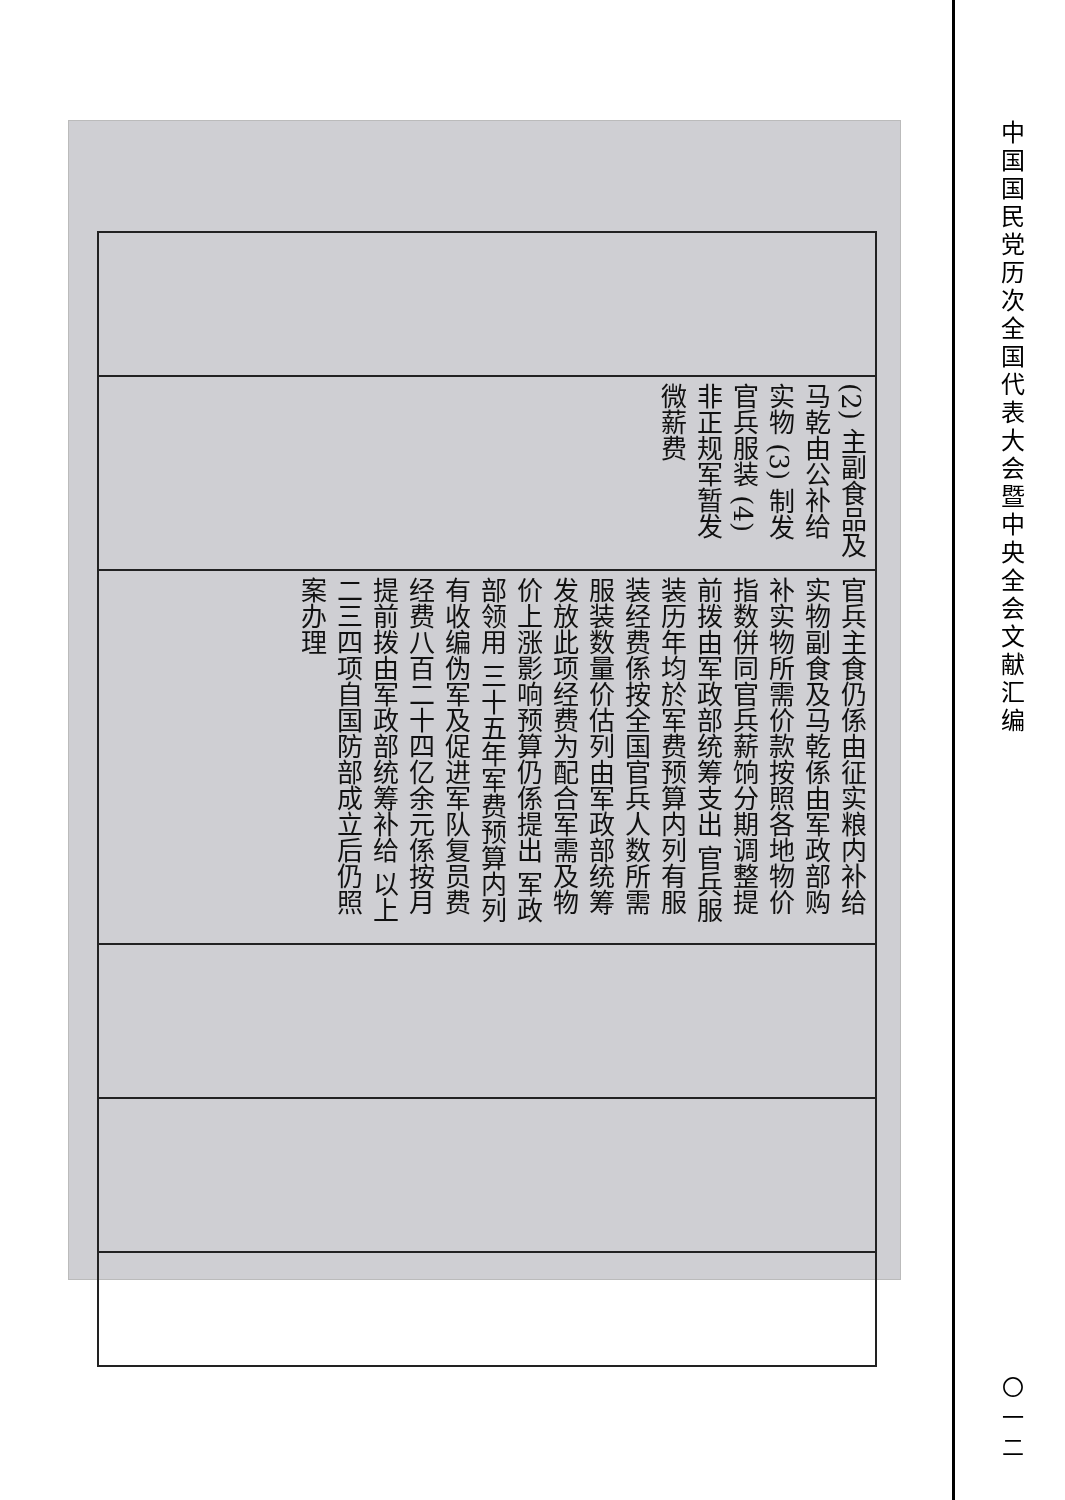| (2) 主副食品及马乾由公补给实物 (3) 制发官兵服装 (4) 非正规军暂发微薪费 |
| 官兵主食仍係由征实粮内补给实物副食及马乾係由军政部购补实物所需价款按照各地物价指数併同官兵薪饷分期调整提前拨由军政部统筹支出 官兵服装历年均於军费预算内列有服装经费係按全国官兵人数所需服装数量价估列由军政部统筹发放此项经费为配合军需及物价上涨影响预算仍係提出 军政部领用 三十五年军费预算内列有收编伪军及促进军队复员费经费八百二十四亿余元係按月提前拨由军政部统筹补给 以上二三四项自国防部成立后仍照案办理 |
中国国民党历次全国代表大会暨中央全会文献汇编
〇一二